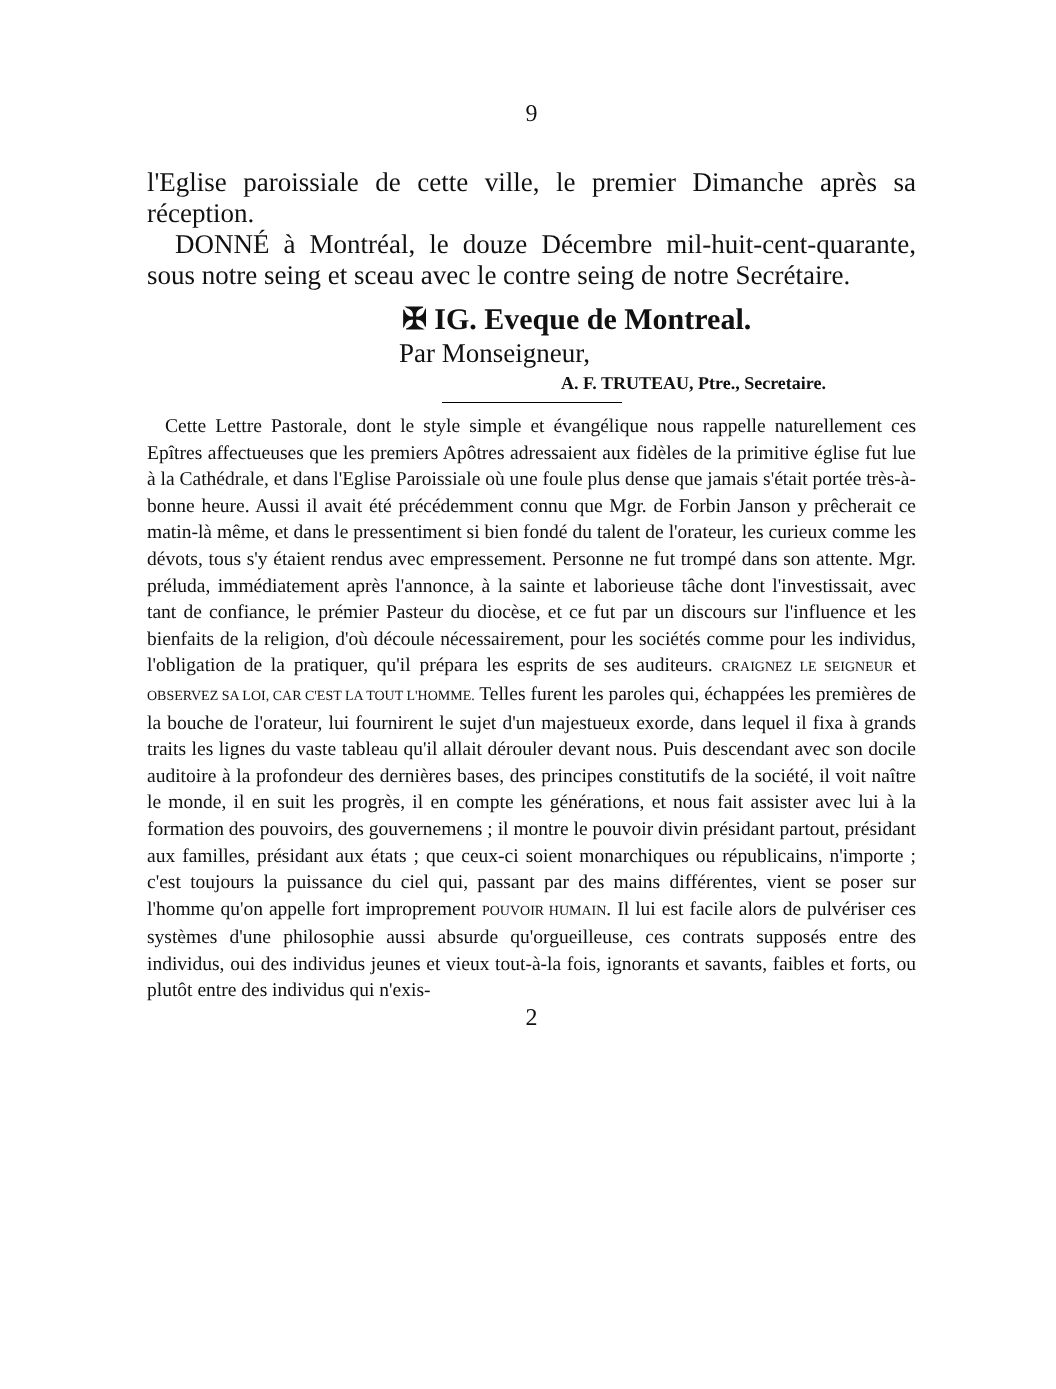9
l'Eglise paroissiale de cette ville, le premier Dimanche après sa réception.
DONNÉ à Montréal, le douze Décembre mil-huit-cent-quarante, sous notre seing et sceau avec le contre seing de notre Secrétaire.
✠ IG. Eveque de Montreal.
Par Monseigneur,
A. F. TRUTEAU, Ptre., Secretaire.
Cette Lettre Pastorale, dont le style simple et évangélique nous rappelle naturellement ces Epîtres affectueuses que les premiers Apôtres adressaient aux fidèles de la primitive église fut lue à la Cathédrale, et dans l'Eglise Paroissiale où une foule plus dense que jamais s'était portée très-à-bonne heure. Aussi il avait été précédemment connu que Mgr. de Forbin Janson y prêcherait ce matin-là même, et dans le pressentiment si bien fondé du talent de l'orateur, les curieux comme les dévots, tous s'y étaient rendus avec empressement. Personne ne fut trompé dans son attente. Mgr. préluda, immédiatement après l'annonce, à la sainte et laborieuse tâche dont l'investissait, avec tant de confiance, le prémier Pasteur du diocèse, et ce fut par un discours sur l'influence et les bienfaits de la religion, d'où découle nécessairement, pour les sociétés comme pour les individus, l'obligation de la pratiquer, qu'il prépara les esprits de ses auditeurs. CRAIGNEZ LE SEIGNEUR et OBSERVEZ SA LOI, CAR C'EST LA TOUT L'HOMME. Telles furent les paroles qui, échappées les premières de la bouche de l'orateur, lui fournirent le sujet d'un majestueux exorde, dans lequel il fixa à grands traits les lignes du vaste tableau qu'il allait dérouler devant nous. Puis descendant avec son docile auditoire à la profondeur des dernières bases, des principes constitutifs de la société, il voit naître le monde, il en suit les progrès, il en compte les générations, et nous fait assister avec lui à la formation des pouvoirs, des gouvernemens ; il montre le pouvoir divin présidant partout, présidant aux familles, présidant aux états ; que ceux-ci soient monarchiques ou républicains, n'importe ; c'est toujours la puissance du ciel qui, passant par des mains différentes, vient se poser sur l'homme qu'on appelle fort improprement POUVOIR HUMAIN. Il lui est facile alors de pulvériser ces systèmes d'une philosophie aussi absurde qu'orgueilleuse, ces contrats supposés entre des individus, oui des individus jeunes et vieux tout-à-la fois, ignorants et savants, faibles et forts, ou plutôt entre des individus qui n'exis-
2